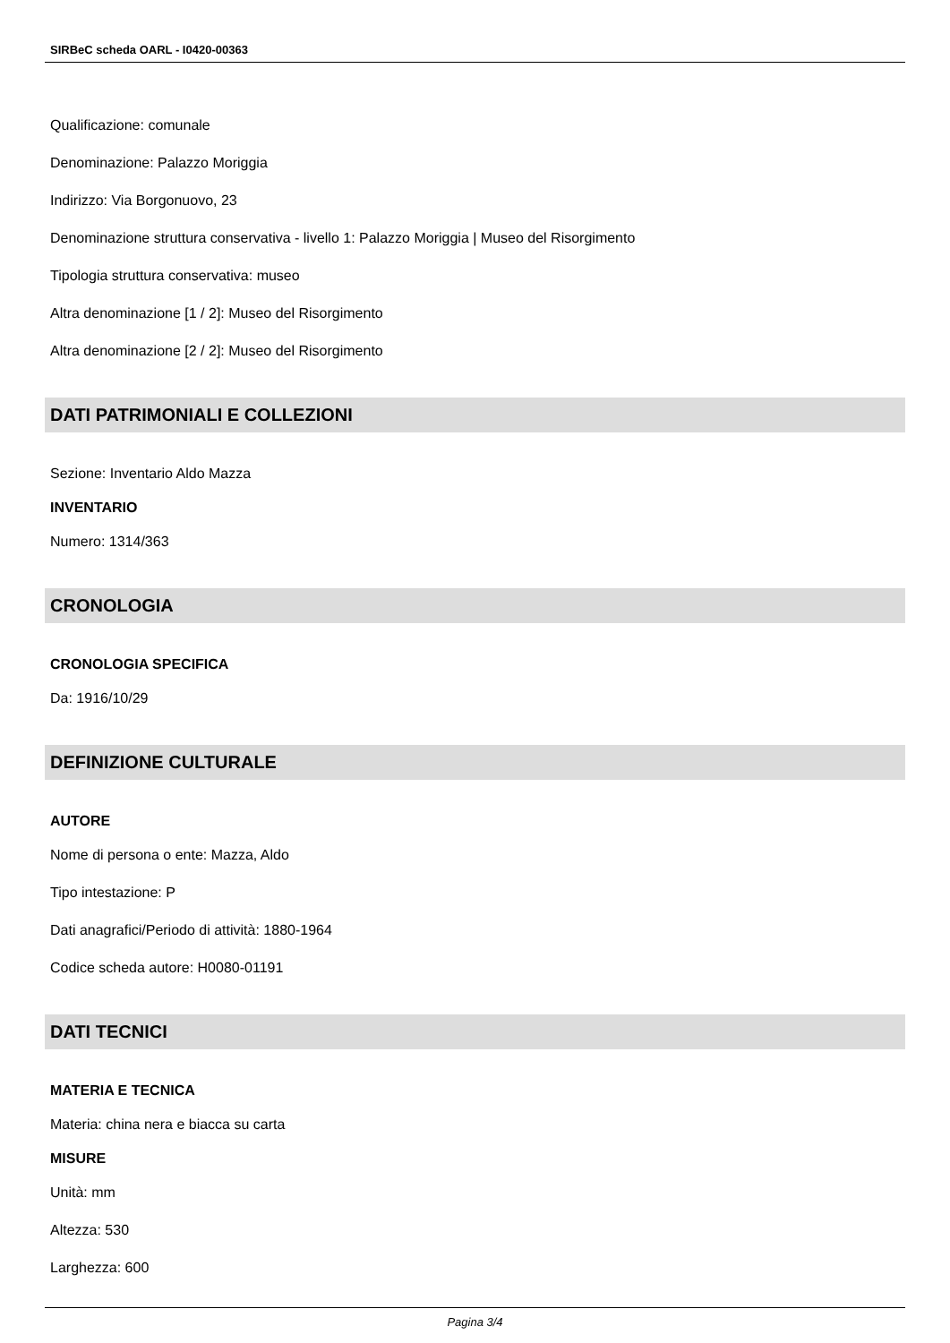SIRBeC scheda OARL - I0420-00363
Qualificazione: comunale
Denominazione: Palazzo Moriggia
Indirizzo: Via Borgonuovo, 23
Denominazione struttura conservativa - livello 1: Palazzo Moriggia | Museo del Risorgimento
Tipologia struttura conservativa: museo
Altra denominazione [1 / 2]: Museo del Risorgimento
Altra denominazione [2 / 2]: Museo del Risorgimento
DATI PATRIMONIALI E COLLEZIONI
Sezione: Inventario Aldo Mazza
INVENTARIO
Numero: 1314/363
CRONOLOGIA
CRONOLOGIA SPECIFICA
Da: 1916/10/29
DEFINIZIONE CULTURALE
AUTORE
Nome di persona o ente: Mazza, Aldo
Tipo intestazione: P
Dati anagrafici/Periodo di attività: 1880-1964
Codice scheda autore: H0080-01191
DATI TECNICI
MATERIA E TECNICA
Materia: china nera e biacca su carta
MISURE
Unità: mm
Altezza: 530
Larghezza: 600
Pagina 3/4